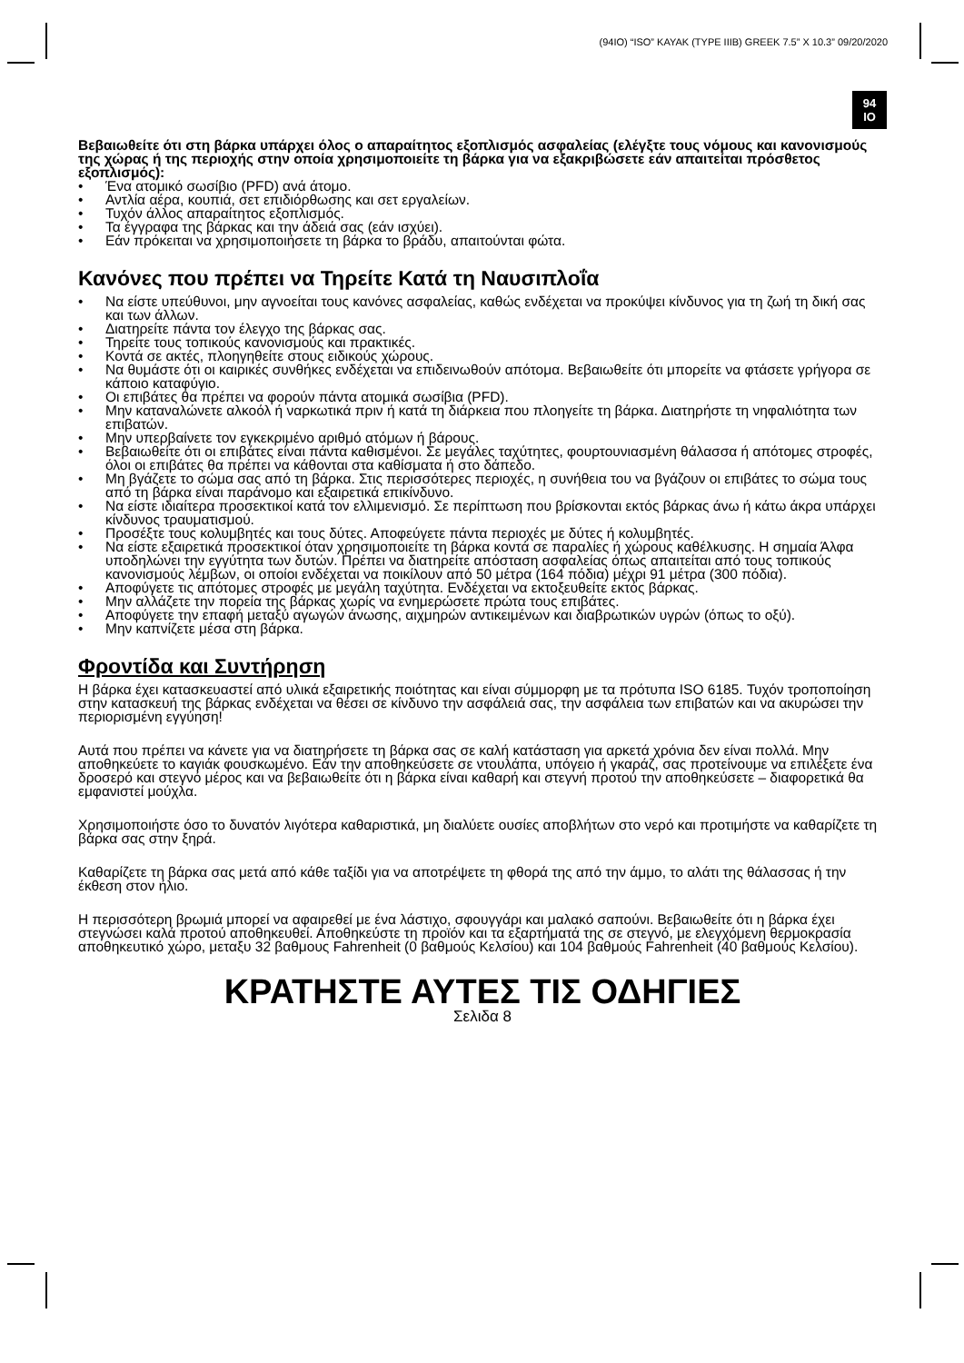(94IO) “ISO” KAYAK (TYPE IIIB) GREEK 7.5” X 10.3” 09/20/2020
94
IO
Βεβαιωθείτε ότι στη βάρκα υπάρχει όλος ο απαραίτητος εξοπλισμός ασφαλείας (ελέγξτε τους νόμους και κανονισμούς της χώρας ή της περιοχής στην οποία χρησιμοποιείτε τη βάρκα για να εξακριβώσετε εάν απαιτείται πρόσθετος εξοπλισμός):
• Ένα ατομικό σωσίβιο (PFD) ανά άτομο.
• Αντλία αέρα, κουπιά, σετ επιδιόρθωσης και σετ εργαλείων.
• Τυχόν άλλος απαραίτητος εξοπλισμός.
• Τα έγγραφα της βάρκας και την άδειά σας (εάν ισχύει).
• Εάν πρόκειται να χρησιμοποιήσετε τη βάρκα το βράδυ, απαιτούνται φώτα.
Κανόνες που πρέπει να Τηρείτε Κατά τη Ναυσιπλοΐα
• Να είστε υπεύθυνοι, μην αγνοείται τους κανόνες ασφαλείας, καθώς ενδέχεται να προκύψει κίνδυνος για τη ζωή τη δική σας και των άλλων.
• Διατηρείτε πάντα τον έλεγχο της βάρκας σας.
• Τηρείτε τους τοπικούς κανονισμούς και πρακτικές.
• Κοντά σε ακτές, πλοηγηθείτε στους ειδικούς χώρους.
• Να θυμάστε ότι οι καιρικές συνθήκες ενδέχεται να επιδεινωθούν απότομα. Βεβαιωθείτε ότι μπορείτε να φτάσετε γρήγορα σε κάποιο καταφύγιο.
• Οι επιβάτες θα πρέπει να φορούν πάντα ατομικά σωσίβια (PFD).
• Μην καταναλώνετε αλκοόλ ή ναρκωτικά πριν ή κατά τη διάρκεια που πλοηγείτε τη βάρκα. Διατηρήστε τη νηφαλιότητα των επιβατών.
• Μην υπερβαίνετε τον εγκεκριμένο αριθμό ατόμων ή βάρους.
• Βεβαιωθείτε ότι οι επιβάτες είναι πάντα καθισμένοι. Σε μεγάλες ταχύτητες, φουρτουνιασμένη θάλασσα ή απότομες στροφές, όλοι οι επιβάτες θα πρέπει να κάθονται στα καθίσματα ή στο δάπεδο.
• Μη βγάζετε το σώμα σας από τη βάρκα. Στις περισσότερες περιοχές, η συνήθεια του να βγάζουν οι επιβάτες το σώμα τους από τη βάρκα είναι παράνομο και εξαιρετικά επικίνδυνο.
• Να είστε ιδιαίτερα προσεκτικοί κατά τον ελλιμενισμό. Σε περίπτωση που βρίσκονται εκτός βάρκας άνω ή κάτω άκρα υπάρχει κίνδυνος τραυματισμού.
• Προσέξτε τους κολυμβητές και τους δύτες. Αποφεύγετε πάντα περιοχές με δύτες ή κολυμβητές.
• Να είστε εξαιρετικά προσεκτικοί όταν χρησιμοποιείτε τη βάρκα κοντά σε παραλίες ή χώρους καθέλκυσης. Η σημαία Άλφα υποδηλώνει την εγγύτητα των δυτών. Πρέπει να διατηρείτε απόσταση ασφαλείας όπως απαιτείται από τους τοπικούς κανονισμούς λέμβων, οι οποίοι ενδέχεται να ποικίλουν από 50 μέτρα (164 πόδια) μέχρι 91 μέτρα (300 πόδια).
• Αποφύγετε τις απότομες στροφές με μεγάλη ταχύτητα. Ενδέχεται να εκτοξευθείτε εκτός βάρκας.
• Μην αλλάζετε την πορεία της βάρκας χωρίς να ενημερώσετε πρώτα τους επιβάτες.
• Αποφύγετε την επαφή μεταξύ αγωγών άνωσης, αιχμηρών αντικειμένων και διαβρωτικών υγρών (όπως το οξύ).
• Μην καπνίζετε μέσα στη βάρκα.
Φροντίδα και Συντήρηση
Η βάρκα έχει κατασκευαστεί από υλικά εξαιρετικής ποιότητας και είναι σύμμορφη με τα πρότυπα ISO 6185. Τυχόν τροποποίηση στην κατασκευή της βάρκας ενδέχεται να θέσει σε κίνδυνο την ασφάλειά σας, την ασφάλεια των επιβατών και να ακυρώσει την περιορισμένη εγγύηση!
Αυτά που πρέπει να κάνετε για να διατηρήσετε τη βάρκα σας σε καλή κατάσταση για αρκετά χρόνια δεν είναι πολλά. Μην αποθηκεύετε το καγιάκ φουσκωμένο. Εάν την αποθηκεύσετε σε ντουλάπα, υπόγειο ή γκαράζ, σας προτείνουμε να επιλέξετε ένα δροσερό και στεγνό μέρος και να βεβαιωθείτε ότι η βάρκα είναι καθαρή και στεγνή προτού την αποθηκεύσετε – διαφορετικά θα εμφανιστεί μούχλα.
Χρησιμοποιήστε όσο το δυνατόν λιγότερα καθαριστικά, μη διαλύετε ουσίες αποβλήτων στο νερό και προτιμήστε να καθαρίζετε τη βάρκα σας στην ξηρά.
Καθαρίζετε τη βάρκα σας μετά από κάθε ταξίδι για να αποτρέψετε τη φθορά της από την άμμο, το αλάτι της θάλασσας ή την έκθεση στον ήλιο.
Η περισσότερη βρωμιά μπορεί να αφαιρεθεί με ένα λάστιχο, σφουγγάρι και μαλακό σαπούνι. Βεβαιωθείτε ότι η βάρκα έχει στεγνώσει καλά προτού αποθηκευθεί. Αποθηκεύστε τη προϊόν και τα εξαρτήματά της σε στεγνό, με ελεγχόμενη θερμοκρασία αποθηκευτικό χώρο, μεταξυ 32 βαθμους Fahrenheit (0 βαθμούς Κελσίου) και 104 βαθμούς Fahrenheit (40 βαθμούς Κελσίου).
ΚΡΑΤΗΣΤΕ ΑΥΤΕΣ ΤΙΣ ΟΔΗΓΙΕΣ
Σελιδα 8